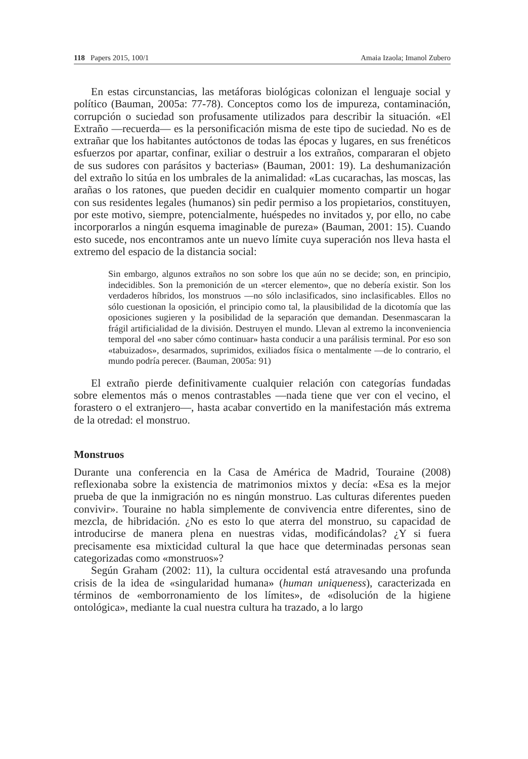118 Papers 2015, 100/1 Amaia Izaola; Imanol Zubero
En estas circunstancias, las metáforas biológicas colonizan el lenguaje social y político (Bauman, 2005a: 77-78). Conceptos como los de impureza, contaminación, corrupción o suciedad son profusamente utilizados para describir la situación. «El Extraño —recuerda— es la personificación misma de este tipo de suciedad. No es de extrañar que los habitantes autóctonos de todas las épocas y lugares, en sus frenéticos esfuerzos por apartar, confinar, exiliar o destruir a los extraños, compararan el objeto de sus sudores con parásitos y bacterias» (Bauman, 2001: 19). La deshumanización del extraño lo sitúa en los umbrales de la animalidad: «Las cucarachas, las moscas, las arañas o los ratones, que pueden decidir en cualquier momento compartir un hogar con sus residentes legales (humanos) sin pedir permiso a los propietarios, constituyen, por este motivo, siempre, potencialmente, huéspedes no invitados y, por ello, no cabe incorporarlos a ningún esquema imaginable de pureza» (Bauman, 2001: 15). Cuando esto sucede, nos encontramos ante un nuevo límite cuya superación nos lleva hasta el extremo del espacio de la distancia social:
Sin embargo, algunos extraños no son sobre los que aún no se decide; son, en principio, indecidibles. Son la premonición de un «tercer elemento», que no debería existir. Son los verdaderos híbridos, los monstruos —no sólo inclasificados, sino inclasificables. Ellos no sólo cuestionan la oposición, el principio como tal, la plausibilidad de la dicotomía que las oposiciones sugieren y la posibilidad de la separación que demandan. Desenmascaran la frágil artificialidad de la división. Destruyen el mundo. Llevan al extremo la inconveniencia temporal del «no saber cómo continuar» hasta conducir a una parálisis terminal. Por eso son «tabuizados», desarmados, suprimidos, exiliados física o mentalmente —de lo contrario, el mundo podría perecer. (Bauman, 2005a: 91)
El extraño pierde definitivamente cualquier relación con categorías fundadas sobre elementos más o menos contrastables —nada tiene que ver con el vecino, el forastero o el extranjero—, hasta acabar convertido en la manifestación más extrema de la otredad: el monstruo.
Monstruos
Durante una conferencia en la Casa de América de Madrid, Touraine (2008) reflexionaba sobre la existencia de matrimonios mixtos y decía: «Esa es la mejor prueba de que la inmigración no es ningún monstruo. Las culturas diferentes pueden convivir». Touraine no habla simplemente de convivencia entre diferentes, sino de mezcla, de hibridación. ¿No es esto lo que aterra del monstruo, su capacidad de introducirse de manera plena en nuestras vidas, modificándolas? ¿Y si fuera precisamente esa mixticidad cultural la que hace que determinadas personas sean categorizadas como «monstruos»?
Según Graham (2002: 11), la cultura occidental está atravesando una profunda crisis de la idea de «singularidad humana» (human uniqueness), caracterizada en términos de «emborronamiento de los límites», de «disolución de la higiene ontológica», mediante la cual nuestra cultura ha trazado, a lo largo